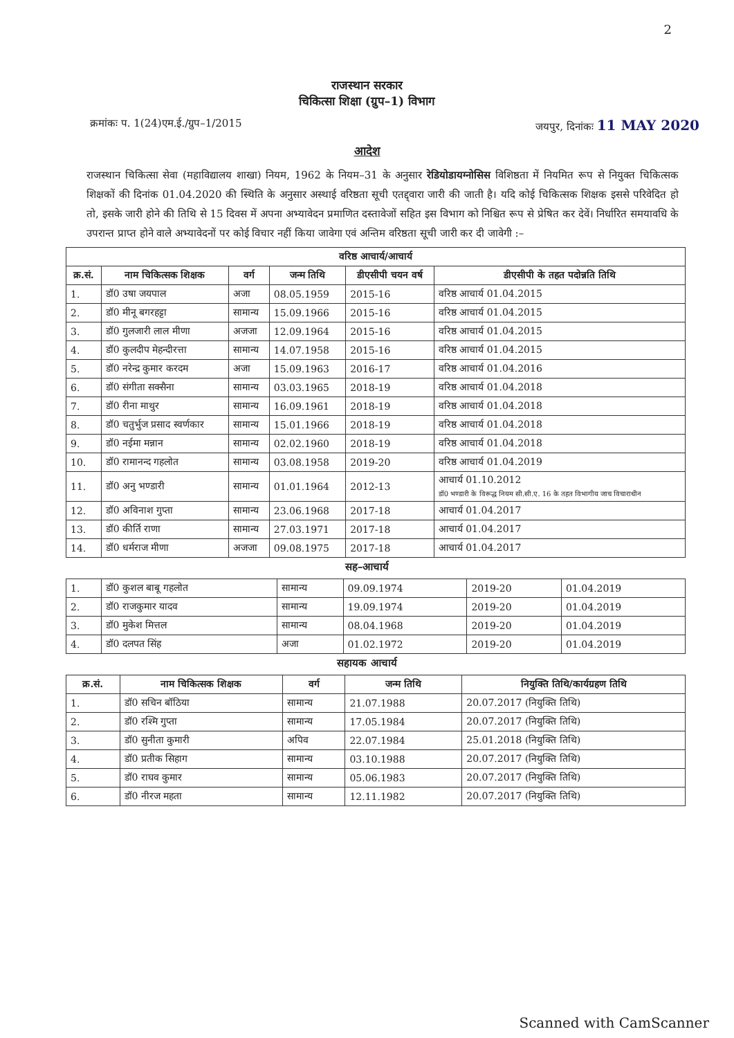2
राजस्थान सरकार
चिकित्सा शिक्षा (ग्रुप–1) विभाग
क्रमांकः प. 1(24)एम.ई./ग्रुप–1/2015 जयपुर, दिनांकः 11 MAY 2020
आदेश
राजस्थान चिकित्सा सेवा (महाविद्यालय शाखा) नियम, 1962 के नियम–31 के अनुसार रेडियोडायग्नोसिस विशिष्ठता में नियमित रूप से नियुक्त चिकित्सक शिक्षकों की दिनांक 01.04.2020 की स्थिति के अनुसार अस्थाई वरिष्ठता सूची एतद्द्वारा जारी की जाती है। यदि कोई चिकित्सक शिक्षक इससे परिवेदित हो तो, इसके जारी होने की तिथि से 15 दिवस में अपना अभ्यावेदन प्रमाणित दस्तावेजों सहित इस विभाग को निश्चित रूप से प्रेषित कर देवें। निर्धारित समयावधि के उपरान्त प्राप्त होने वाले अभ्यावेदनों पर कोई विचार नहीं किया जावेगा एवं अन्तिम वरिष्ठता सूची जारी कर दी जावेगी :–
| वरिष्ठ आचार्य/आचार्य | | | | | |
| --- | --- | --- | --- | --- | --- |
| क्र.सं. | नाम चिकित्सक शिक्षक | वर्ग | जन्म तिथि | डीएसीपी चयन वर्ष | डीएसीपी के तहत पदोन्नति तिथि |
| 1. | डॉ0 उषा जयपाल | अजा | 08.05.1959 | 2015-16 | वरिष्ठ आचार्य 01.04.2015 |
| 2. | डॉ0 मीनू बगरहट्टा | सामान्य | 15.09.1966 | 2015-16 | वरिष्ठ आचार्य 01.04.2015 |
| 3. | डॉ0 गुलजारी लाल मीणा | अजजा | 12.09.1964 | 2015-16 | वरिष्ठ आचार्य 01.04.2015 |
| 4. | डॉ0 कुलदीप मेहन्दीरत्ता | सामान्य | 14.07.1958 | 2015-16 | वरिष्ठ आचार्य 01.04.2015 |
| 5. | डॉ0 नरेन्द्र कुमार करदम | अजा | 15.09.1963 | 2016-17 | वरिष्ठ आचार्य 01.04.2016 |
| 6. | डॉ0 संगीता सक्सैना | सामान्य | 03.03.1965 | 2018-19 | वरिष्ठ आचार्य 01.04.2018 |
| 7. | डॉ0 रीना माथुर | सामान्य | 16.09.1961 | 2018-19 | वरिष्ठ आचार्य 01.04.2018 |
| 8. | डॉ0 चतुर्भुज प्रसाद स्वर्णकार | सामान्य | 15.01.1966 | 2018-19 | वरिष्ठ आचार्य 01.04.2018 |
| 9. | डॉ0 नईमा मन्नान | सामान्य | 02.02.1960 | 2018-19 | वरिष्ठ आचार्य 01.04.2018 |
| 10. | डॉ0 रामानन्द गहलोत | सामान्य | 03.08.1958 | 2019-20 | वरिष्ठ आचार्य 01.04.2019 |
| 11. | डॉ0 अनु भण्डारी | सामान्य | 01.01.1964 | 2012-13 | आचार्य 01.10.2012 डॉ0 भण्डारी के विरूद्ध नियम सी.सी.ए. 16 के तहत विभागीय जाच विचाराधीन |
| 12. | डॉ0 अविनाश गुप्ता | सामान्य | 23.06.1968 | 2017-18 | आचार्य 01.04.2017 |
| 13. | डॉ0 कीर्ति राणा | सामान्य | 27.03.1971 | 2017-18 | आचार्य 01.04.2017 |
| 14. | डॉ0 धर्मराज मीणा | अजजा | 09.08.1975 | 2017-18 | आचार्य 01.04.2017 |
सह–आचार्य
| 1. | डॉ0 कुशल बाबू गहलोत | सामान्य | 09.09.1974 | 2019-20 | 01.04.2019 |
| 2. | डॉ0 राजकुमार यादव | सामान्य | 19.09.1974 | 2019-20 | 01.04.2019 |
| 3. | डॉ0 मुकेश मित्तल | सामान्य | 08.04.1968 | 2019-20 | 01.04.2019 |
| 4. | डॉ0 दलपत सिंह | अजा | 01.02.1972 | 2019-20 | 01.04.2019 |
सहायक आचार्य
| क्र.सं. | नाम चिकित्सक शिक्षक | वर्ग | जन्म तिथि | नियुक्ति तिथि/कार्यग्रहण तिथि |
| --- | --- | --- | --- | --- |
| 1. | डॉ0 सचिन बॉठिया | सामान्य | 21.07.1988 | 20.07.2017 (नियुक्ति तिथि) |
| 2. | डॉ0 रश्मि गुप्ता | सामान्य | 17.05.1984 | 20.07.2017 (नियुक्ति तिथि) |
| 3. | डॉ0 सुनीता कुमारी | अपिव | 22.07.1984 | 25.01.2018 (नियुक्ति तिथि) |
| 4. | डॉ0 प्रतीक सिहाग | सामान्य | 03.10.1988 | 20.07.2017 (नियुक्ति तिथि) |
| 5. | डॉ0 राघव कुमार | सामान्य | 05.06.1983 | 20.07.2017 (नियुक्ति तिथि) |
| 6. | डॉ0 नीरज महता | सामान्य | 12.11.1982 | 20.07.2017 (नियुक्ति तिथि) |
Scanned with CamScanner